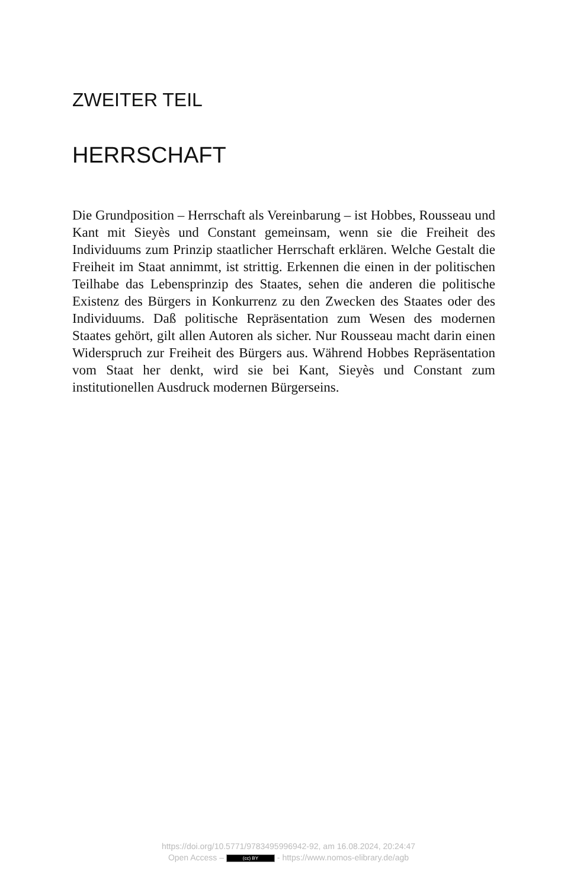ZWEITER TEIL
HERRSCHAFT
Die Grundposition – Herrschaft als Vereinbarung – ist Hobbes, Rousseau und Kant mit Sieyès und Constant gemeinsam, wenn sie die Freiheit des Individuums zum Prinzip staatlicher Herrschaft erklären. Welche Gestalt die Freiheit im Staat annimmt, ist strittig. Erkennen die einen in der politischen Teilhabe das Lebensprinzip des Staates, sehen die anderen die politische Existenz des Bürgers in Konkurrenz zu den Zwecken des Staates oder des Individuums. Daß politische Repräsentation zum Wesen des modernen Staates gehört, gilt allen Autoren als sicher. Nur Rousseau macht darin einen Widerspruch zur Freiheit des Bürgers aus. Während Hobbes Repräsentation vom Staat her denkt, wird sie bei Kant, Sieyès und Constant zum institutionellen Ausdruck modernen Bürgerseins.
https://doi.org/10.5771/9783495996942-92, am 16.08.2024, 20:24:47
Open Access – (cc) BY - https://www.nomos-elibrary.de/agb